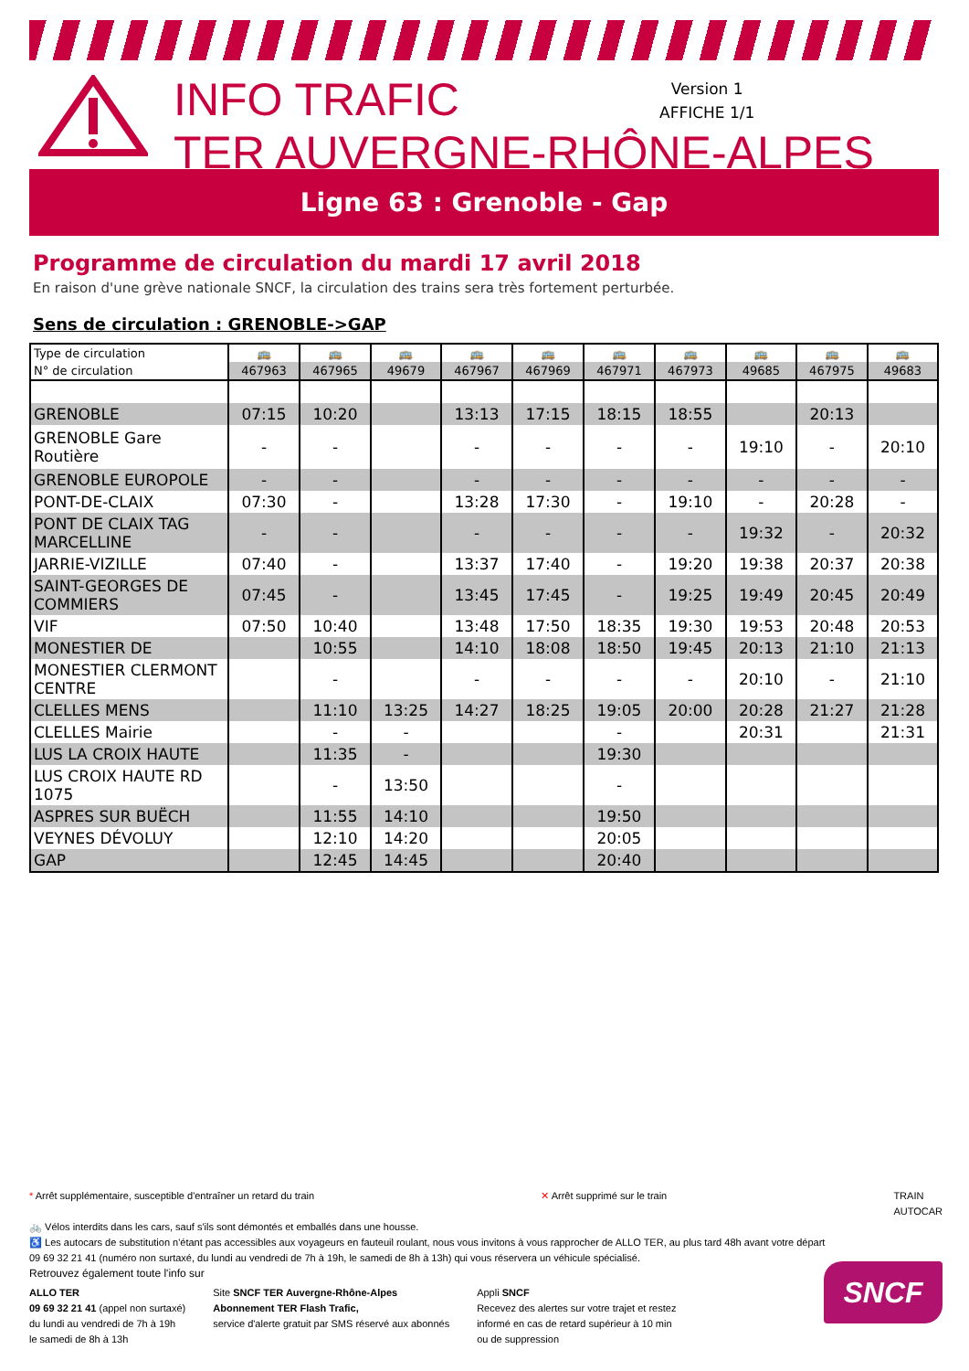INFO TRAFIC
TER AUVERGNE-RHÔNE-ALPES
Version 1
AFFICHE 1/1
Ligne 63 : Grenoble - Gap
Programme de circulation du mardi 17 avril 2018
En raison d'une grève nationale SNCF, la circulation des trains sera très fortement perturbée.
Sens de circulation : GRENOBLE->GAP
| Type de circulation | 🚌 | 🚌 | 🚌 | 🚌 | 🚌 | 🚌 | 🚌 | 🚌 | 🚌 | 🚌 |
| N° de circulation | 467963 | 467965 | 49679 | 467967 | 467969 | 467971 | 467973 | 49685 | 467975 | 49683 |
| GRENOBLE | 07:15 | 10:20 | | 13:13 | 17:15 | 18:15 | 18:55 | | 20:13 | |
| GRENOBLE Gare Routière | - | - | | - | - | - | - | 19:10 | - | 20:10 |
| GRENOBLE EUROPOLE | - | - | | - | - | - | - | - | - | - |
| PONT-DE-CLAIX | 07:30 | - | | 13:28 | 17:30 | - | 19:10 | - | 20:28 | - |
| PONT DE CLAIX TAG MARCELLINE | - | - | | - | - | - | - | 19:32 | - | 20:32 |
| JARRIE-VIZILLE | 07:40 | - | | 13:37 | 17:40 | - | 19:20 | 19:38 | 20:37 | 20:38 |
| SAINT-GEORGES DE COMMIERS | 07:45 | - | | 13:45 | 17:45 | - | 19:25 | 19:49 | 20:45 | 20:49 |
| VIF | 07:50 | 10:40 | | 13:48 | 17:50 | 18:35 | 19:30 | 19:53 | 20:48 | 20:53 |
| MONESTIER DE | | 10:55 | | 14:10 | 18:08 | 18:50 | 19:45 | 20:13 | 21:10 | 21:13 |
| MONESTIER CLERMONT CENTRE | | - | | - | - | - | - | 20:10 | - | 21:10 |
| CLELLES MENS | | 11:10 | 13:25 | 14:27 | 18:25 | 19:05 | 20:00 | 20:28 | 21:27 | 21:28 |
| CLELLES Mairie | | - | - | | | - | | 20:31 | | 21:31 |
| LUS LA CROIX HAUTE | | 11:35 | - | | | 19:30 | | | | |
| LUS CROIX HAUTE RD 1075 | | - | 13:50 | | | - | | | | |
| ASPRES SUR BUËCH | | 11:55 | 14:10 | | | 19:50 | | | | |
| VEYNES DÉVOLUY | | 12:10 | 14:20 | | | 20:05 | | | | |
| GAP | | 12:45 | 14:45 | | | 20:40 | | | | |
* Arrêt supplémentaire, susceptible d'entraîner un retard du train ✕ Arrêt supprimé sur le train TRAIN
AUTOCAR
🚲 Vélos interdits dans les cars, sauf s'ils sont démontés et emballés dans une housse.
♿ Les autocars de substitution n'étant pas accessibles aux voyageurs en fauteuil roulant, nous vous invitons à vous rapprocher de ALLO TER, au plus tard 48h avant votre départ
09 69 32 21 41 (numéro non surtaxé, du lundi au vendredi de 7h à 19h, le samedi de 8h à 13h) qui vous réservera un véhicule spécialisé.
Retrouvez également toute l'info sur
ALLO TER
09 69 32 21 41 (appel non surtaxé)
du lundi au vendredi de 7h à 19h
le samedi de 8h à 13h
Site SNCF TER Auvergne-Rhône-Alpes
Abonnement TER Flash Trafic,
service d'alerte gratuit par SMS réservé aux abonnés
Appli SNCF
Recevez des alertes sur votre trajet et restez
informé en cas de retard supérieur à 10 min
ou de suppression
SNCF